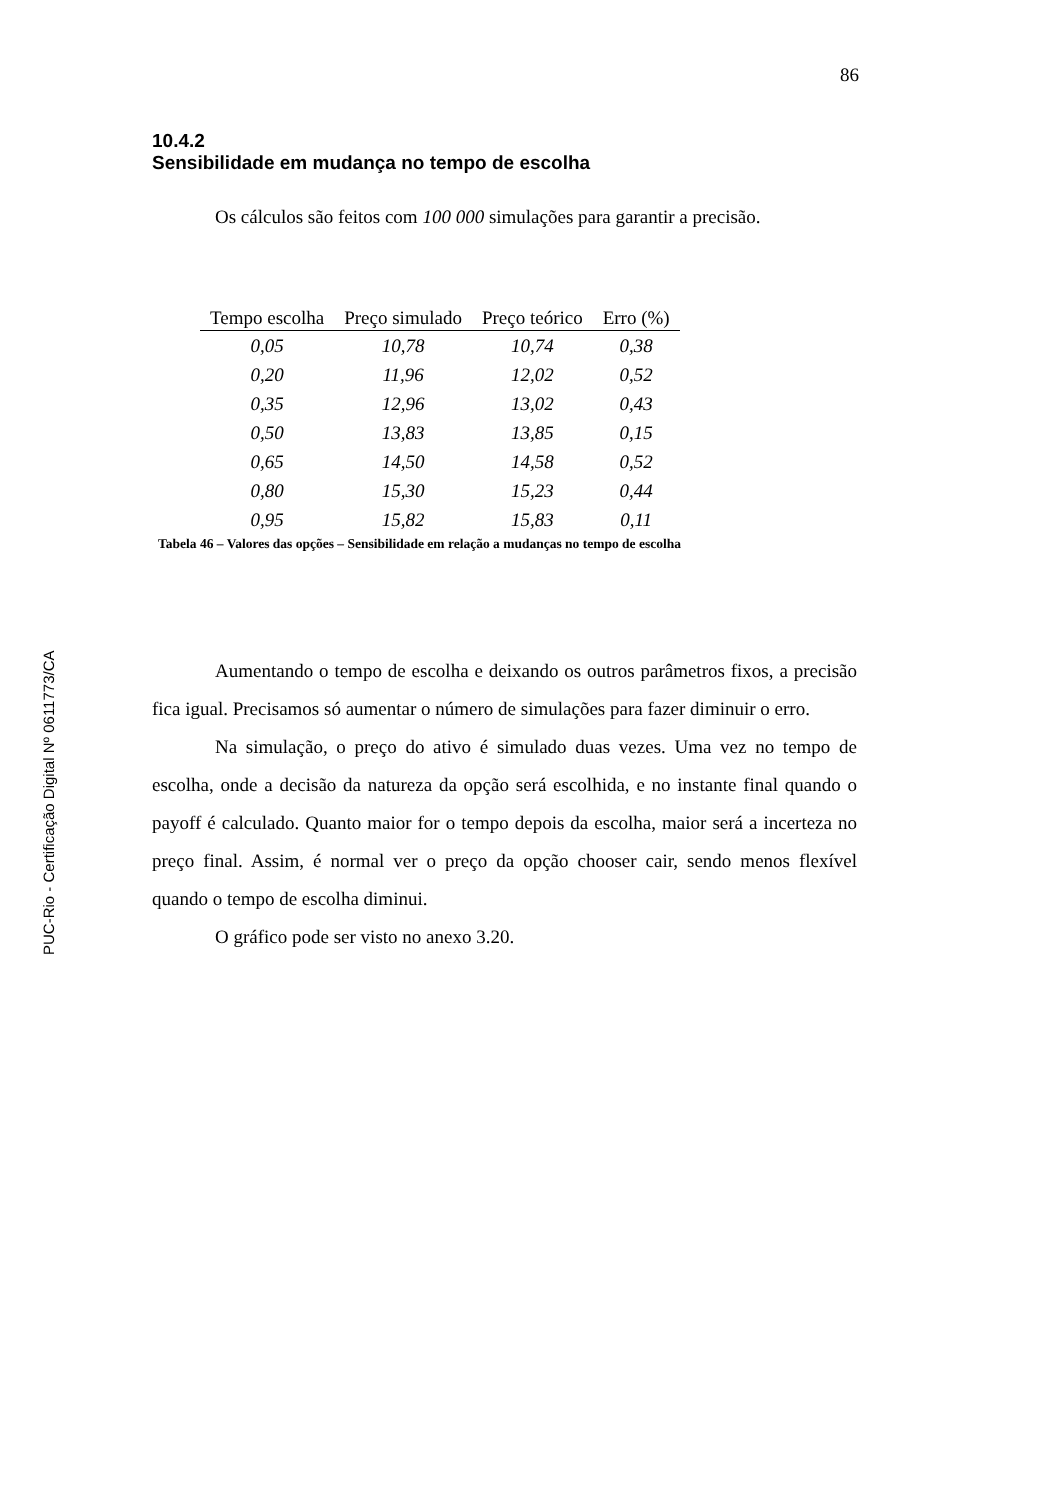86
PUC-Rio - Certificação Digital Nº 0611773/CA
10.4.2
Sensibilidade em mudança no tempo de escolha
Os cálculos são feitos com 100 000 simulações para garantir a precisão.
| Tempo escolha | Preço simulado | Preço teórico | Erro (%) |
| --- | --- | --- | --- |
| 0,05 | 10,78 | 10,74 | 0,38 |
| 0,20 | 11,96 | 12,02 | 0,52 |
| 0,35 | 12,96 | 13,02 | 0,43 |
| 0,50 | 13,83 | 13,85 | 0,15 |
| 0,65 | 14,50 | 14,58 | 0,52 |
| 0,80 | 15,30 | 15,23 | 0,44 |
| 0,95 | 15,82 | 15,83 | 0,11 |
Tabela 46 – Valores das opções – Sensibilidade em relação a mudanças no tempo de escolha
Aumentando o tempo de escolha e deixando os outros parâmetros fixos, a precisão fica igual. Precisamos só aumentar o número de simulações para fazer diminuir o erro.
Na simulação, o preço do ativo é simulado duas vezes. Uma vez no tempo de escolha, onde a decisão da natureza da opção será escolhida, e no instante final quando o payoff é calculado. Quanto maior for o tempo depois da escolha, maior será a incerteza no preço final. Assim, é normal ver o preço da opção chooser cair, sendo menos flexível quando o tempo de escolha diminui.
O gráfico pode ser visto no anexo 3.20.